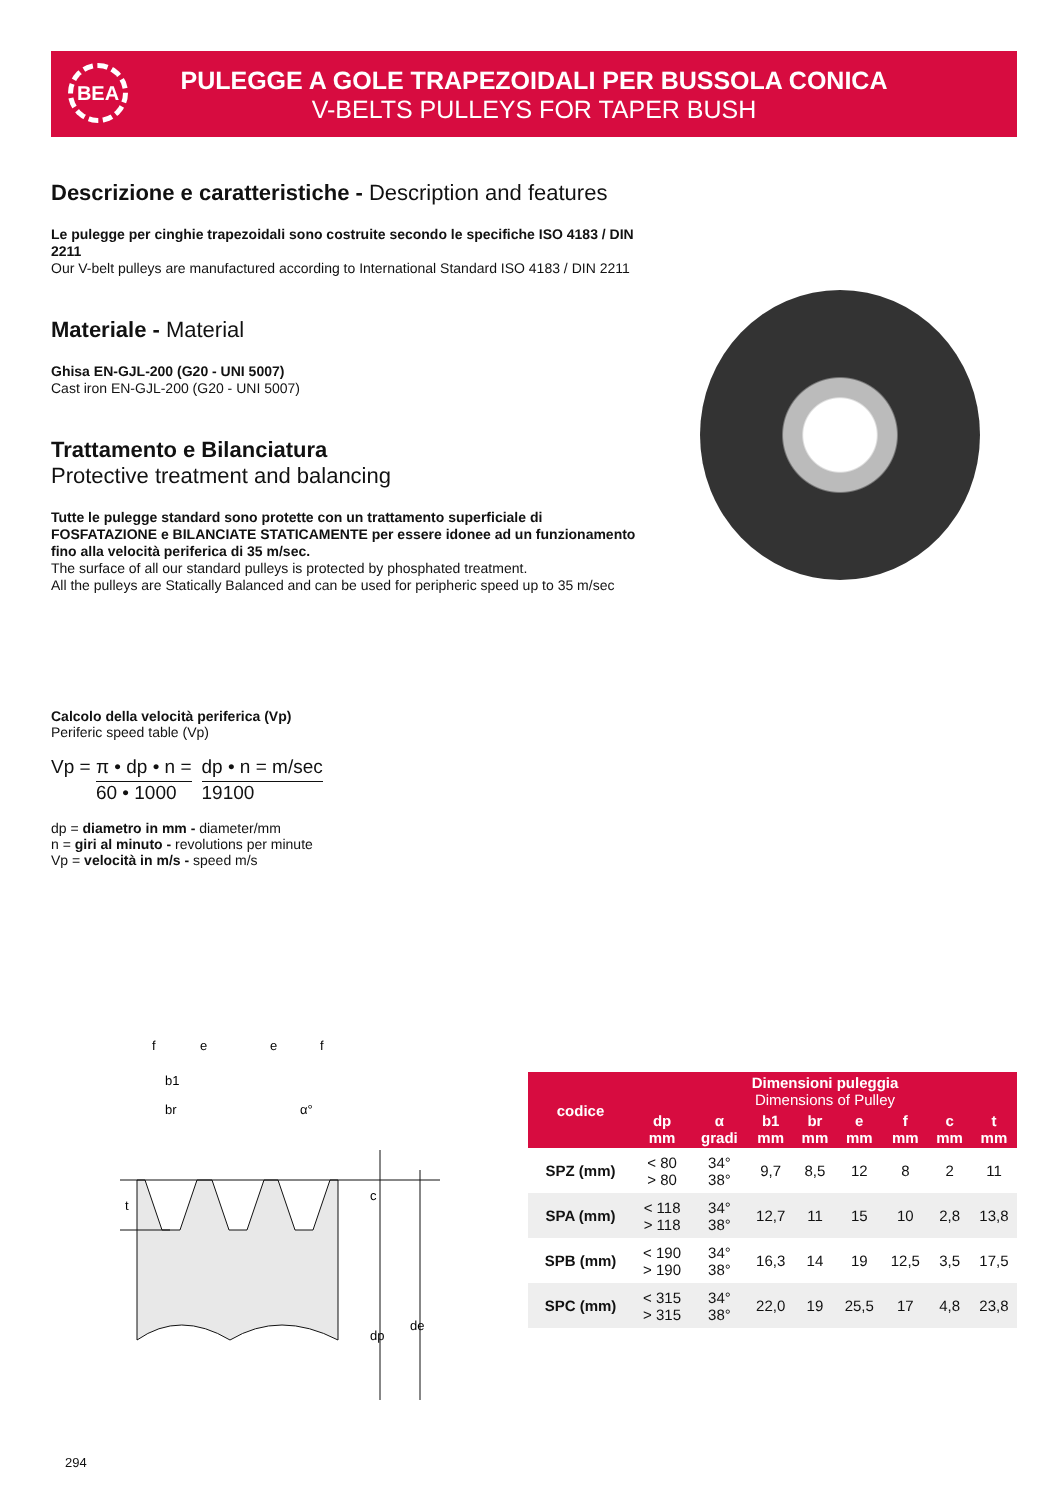BEA
PULEGGE A GOLE TRAPEZOIDALI PER BUSSOLA CONICA
V-BELTS PULLEYS FOR TAPER BUSH
Descrizione e caratteristiche - Description and features
Le pulegge per cinghie trapezoidali sono costruite secondo le specifiche ISO 4183 / DIN 2211
Our V-belt pulleys are manufactured according to International Standard ISO 4183 / DIN 2211
Materiale - Material
Ghisa EN-GJL-200 (G20 - UNI 5007)
Cast iron EN-GJL-200 (G20 - UNI 5007)
Trattamento e Bilanciatura
Protective treatment and balancing
Tutte le pulegge standard sono protette con un trattamento superficiale di FOSFATAZIONE e BILANCIATE STATICAMENTE per essere idonee ad un funzionamento fino alla velocità periferica di 35 m/sec.
The surface of all our standard pulleys is protected by phosphated treatment.
All the pulleys are Statically Balanced and can be used for peripheric speed up to 35 m/sec
Calcolo della velocità periferica (Vp)
Periferic speed table (Vp)
Vp =
π • dp • n = 60 • 1000
dp • n = m/sec 19100
dp = diametro in mm - diameter/mm
n = giri al minuto - revolutions per minute
Vp = velocità in m/s - speed m/s
f
e
e
f
b1
br
α°
t
c
dp
de
| codice | Dimensioni puleggia Dimensions of Pulley | | | | | | | |
| --- | --- | --- | --- | --- | --- | --- | --- | --- |
| | dp mm | α gradi | b1 mm | br mm | e mm | f mm | c mm | t mm |
| SPZ (mm) | < 80 > 80 | 34° 38° | 9,7 | 8,5 | 12 | 8 | 2 | 11 |
| SPA (mm) | < 118 > 118 | 34° 38° | 12,7 | 11 | 15 | 10 | 2,8 | 13,8 |
| SPB (mm) | < 190 > 190 | 34° 38° | 16,3 | 14 | 19 | 12,5 | 3,5 | 17,5 |
| SPC (mm) | < 315 > 315 | 34° 38° | 22,0 | 19 | 25,5 | 17 | 4,8 | 23,8 |
294